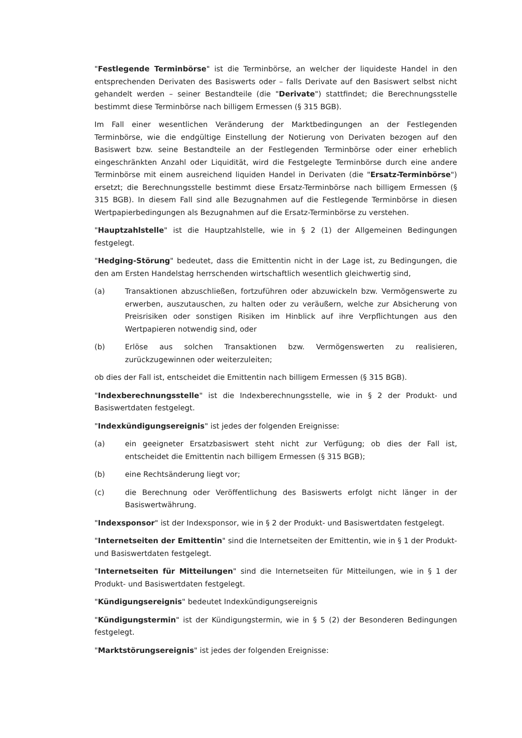"Festlegende Terminbörse" ist die Terminbörse, an welcher der liquideste Handel in den entsprechenden Derivaten des Basiswerts oder – falls Derivate auf den Basiswert selbst nicht gehandelt werden – seiner Bestandteile (die "Derivate") stattfindet; die Berechnungsstelle bestimmt diese Terminbörse nach billigem Ermessen (§ 315 BGB).
Im Fall einer wesentlichen Veränderung der Marktbedingungen an der Festlegenden Terminbörse, wie die endgültige Einstellung der Notierung von Derivaten bezogen auf den Basiswert bzw. seine Bestandteile an der Festlegenden Terminbörse oder einer erheblich eingeschränkten Anzahl oder Liquidität, wird die Festgelegte Terminbörse durch eine andere Terminbörse mit einem ausreichend liquiden Handel in Derivaten (die "Ersatz-Terminbörse") ersetzt; die Berechnungsstelle bestimmt diese Ersatz-Terminbörse nach billigem Ermessen (§ 315 BGB). In diesem Fall sind alle Bezugnahmen auf die Festlegende Terminbörse in diesen Wertpapierbedingungen als Bezugnahmen auf die Ersatz-Terminbörse zu verstehen.
"Hauptzahlstelle" ist die Hauptzahlstelle, wie in § 2 (1) der Allgemeinen Bedingungen festgelegt.
"Hedging-Störung" bedeutet, dass die Emittentin nicht in der Lage ist, zu Bedingungen, die den am Ersten Handelstag herrschenden wirtschaftlich wesentlich gleichwertig sind,
(a) Transaktionen abzuschließen, fortzuführen oder abzuwickeln bzw. Vermögenswerte zu erwerben, auszutauschen, zu halten oder zu veräußern, welche zur Absicherung von Preisrisiken oder sonstigen Risiken im Hinblick auf ihre Verpflichtungen aus den Wertpapieren notwendig sind, oder
(b) Erlöse aus solchen Transaktionen bzw. Vermögenswerten zu realisieren, zurückzugewinnen oder weiterzuleiten;
ob dies der Fall ist, entscheidet die Emittentin nach billigem Ermessen (§ 315 BGB).
"Indexberechnungsstelle" ist die Indexberechnungsstelle, wie in § 2 der Produkt- und Basiswertdaten festgelegt.
"Indexkündigungsereignis" ist jedes der folgenden Ereignisse:
(a) ein geeigneter Ersatzbasiswert steht nicht zur Verfügung; ob dies der Fall ist, entscheidet die Emittentin nach billigem Ermessen (§ 315 BGB);
(b) eine Rechtsänderung liegt vor;
(c) die Berechnung oder Veröffentlichung des Basiswerts erfolgt nicht länger in der Basiswertwährung.
"Indexsponsor" ist der Indexsponsor, wie in § 2 der Produkt- und Basiswertdaten festgelegt.
"Internetseiten der Emittentin" sind die Internetseiten der Emittentin, wie in § 1 der Produkt- und Basiswertdaten festgelegt.
"Internetseiten für Mitteilungen" sind die Internetseiten für Mitteilungen, wie in § 1 der Produkt- und Basiswertdaten festgelegt.
"Kündigungsereignis" bedeutet Indexkündigungsereignis
"Kündigungstermin" ist der Kündigungstermin, wie in § 5 (2) der Besonderen Bedingungen festgelegt.
"Marktstörungsereignis" ist jedes der folgenden Ereignisse: